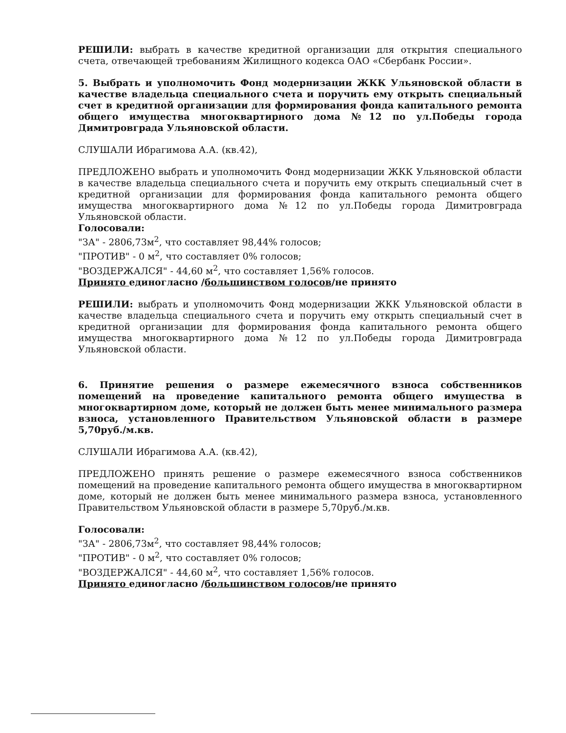РЕШИЛИ: выбрать в качестве кредитной организации для открытия специального счета, отвечающей требованиям Жилищного кодекса ОАО «Сбербанк России».
5. Выбрать и уполномочить Фонд модернизации ЖКК Ульяновской области в качестве владельца специального счета и поручить ему открыть специальный счет в кредитной организации для формирования фонда капитального ремонта общего имущества многоквартирного дома №12 по ул.Победы города Димитровграда Ульяновской области.
СЛУШАЛИ Ибрагимова А.А. (кв.42),
ПРЕДЛОЖЕНО выбрать и уполномочить Фонд модернизации ЖКК Ульяновской области в качестве владельца специального счета и поручить ему открыть специальный счет в кредитной организации для формирования фонда капитального ремонта общего имущества многоквартирного дома №12 по ул.Победы города Димитровграда Ульяновской области.
Голосовали:
"ЗА" - 2806,73м<sup>2</sup>, что составляет 98,44% голосов;
"ПРОТИВ" - 0 м<sup>2</sup>, что составляет 0% голосов;
"ВОЗДЕРЖАЛСЯ" - 44,60 м<sup>2</sup>, что составляет 1,56% голосов.
Принято единогласно /большинством голосов/не принято
РЕШИЛИ: выбрать и уполномочить Фонд модернизации ЖКК Ульяновской области в качестве владельца специального счета и поручить ему открыть специальный счет в кредитной организации для формирования фонда капитального ремонта общего имущества многоквартирного дома №12 по ул.Победы города Димитровграда Ульяновской области.
6. Принятие решения о размере ежемесячного взноса собственников помещений на проведение капитального ремонта общего имущества в многоквартирном доме, который не должен быть менее минимального размера взноса, установленного Правительством Ульяновской области в размере 5,70руб./м.кв.
СЛУШАЛИ Ибрагимова А.А. (кв.42),
ПРЕДЛОЖЕНО принять решение о размере ежемесячного взноса собственников помещений на проведение капитального ремонта общего имущества в многоквартирном доме, который не должен быть менее минимального размера взноса, установленного Правительством Ульяновской области в размере 5,70руб./м.кв.
Голосовали:
"ЗА" - 2806,73м<sup>2</sup>, что составляет 98,44% голосов;
"ПРОТИВ" - 0 м<sup>2</sup>, что составляет 0% голосов;
"ВОЗДЕРЖАЛСЯ" - 44,60 м<sup>2</sup>, что составляет 1,56% голосов.
Принято единогласно /большинством голосов/не принято